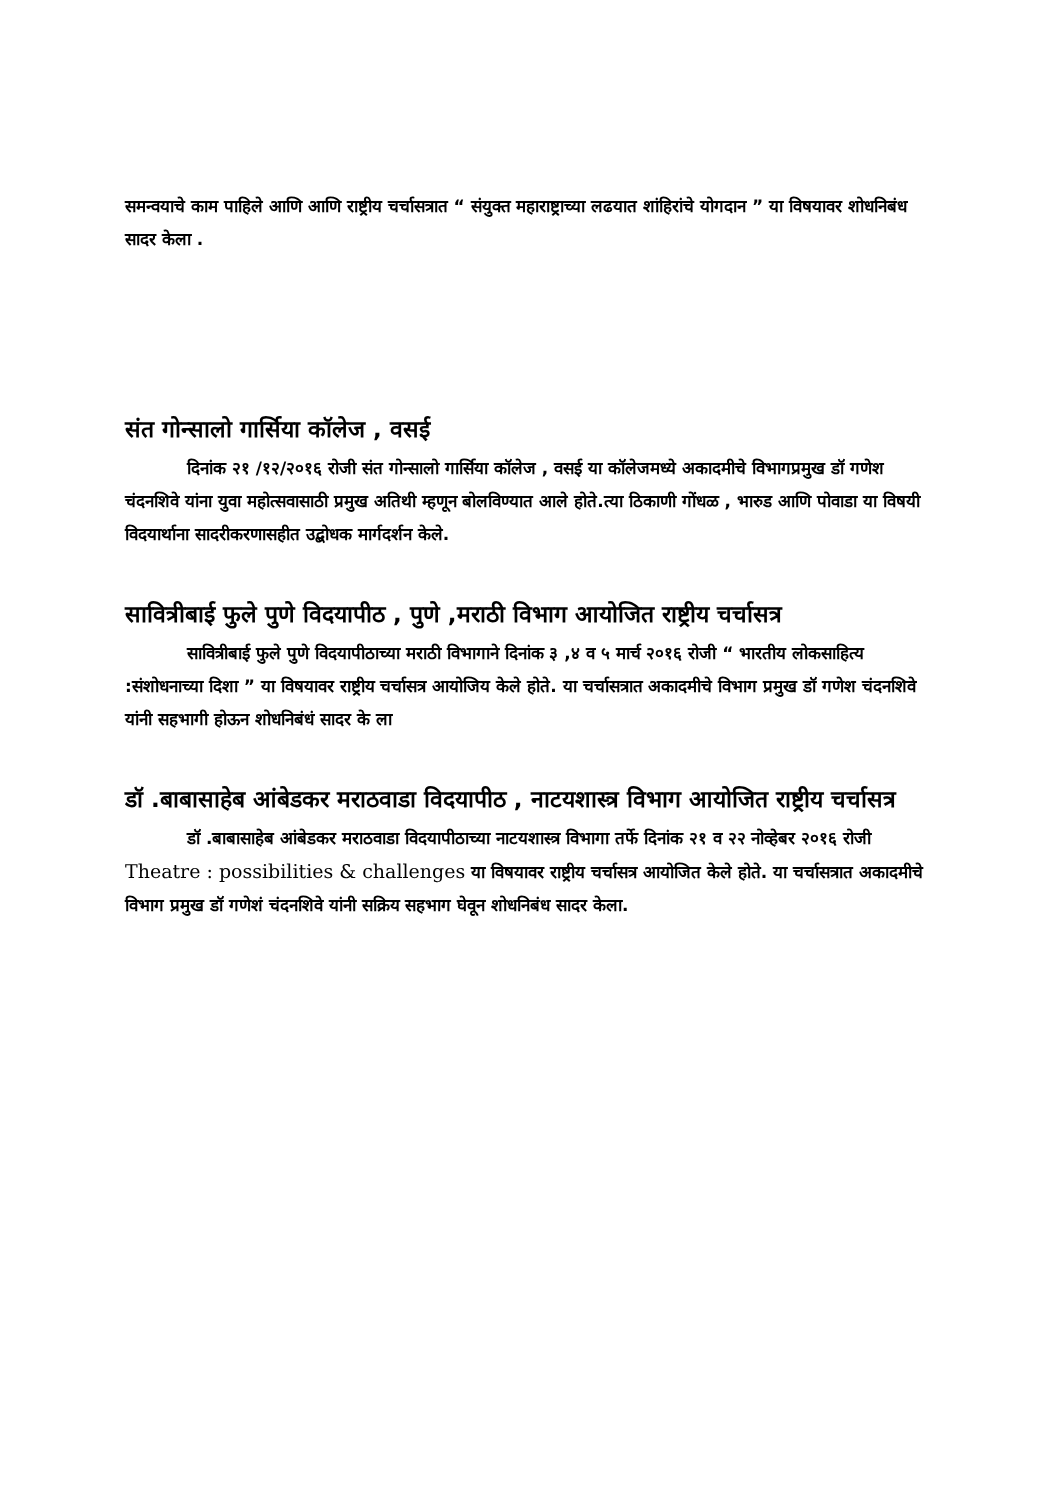समन्वयाचे काम पाहिले आणि आणि राष्ट्रीय चर्चासत्रात “ संयुक्त महाराष्ट्राच्या लढयात शांहिरांचे योगदान ” या विषयावर शोधनिबंध सादर केला .
संत गोन्सालो गार्सिया कॉलेज , वसई
दिनांक २१ /१२/२०१६ रोजी संत गोन्सालो गार्सिया कॉलेज , वसई या कॉलेजमध्ये अकादमीचे विभागप्रमुख डॉ गणेश चंदनशिवे यांना युवा महोत्सवासाठी प्रमुख अतिथी म्हणून बोलविण्यात आले होते.त्या ठिकाणी गोंधळ , भारुड आणि पोवाडा या विषयी विदयार्थाना सादरीकरणासहीत उद्बोधक मार्गदर्शन केले.
सावित्रीबाई फुले पुणे विदयापीठ , पुणे ,मराठी विभाग आयोजित राष्ट्रीय चर्चासत्र
सावित्रीबाई फुले पुणे विदयापीठाच्या मराठी विभागाने दिनांक ३ ,४ व ५ मार्च २०१६ रोजी “ भारतीय लोकसाहित्य :संशोधनाच्या दिशा ” या विषयावर राष्ट्रीय चर्चासत्र आयोजिय केले होते. या चर्चासत्रात अकादमीचे विभाग प्रमुख डॉ गणेश चंदनशिवे यांनी सहभागी होऊन शोधनिबंधं सादर के ला
डॉ .बाबासाहेब आंबेडकर मराठवाडा विदयापीठ , नाटयशास्त्र विभाग आयोजित राष्ट्रीय चर्चासत्र
डॉ .बाबासाहेब आंबेडकर मराठवाडा विदयापीठाच्या नाटयशास्त्र विभागा तर्फे दिनांक २१ व २२ नोव्हेबर २०१६ रोजी Theatre : possibilities & challenges या विषयावर राष्ट्रीय चर्चासत्र आयोजित केले होते. या चर्चासत्रात अकादमीचे विभाग प्रमुख डॉ गणेशं चंदनशिवे यांनी सक्रिय सहभाग घेवून शोधनिबंध सादर केला.